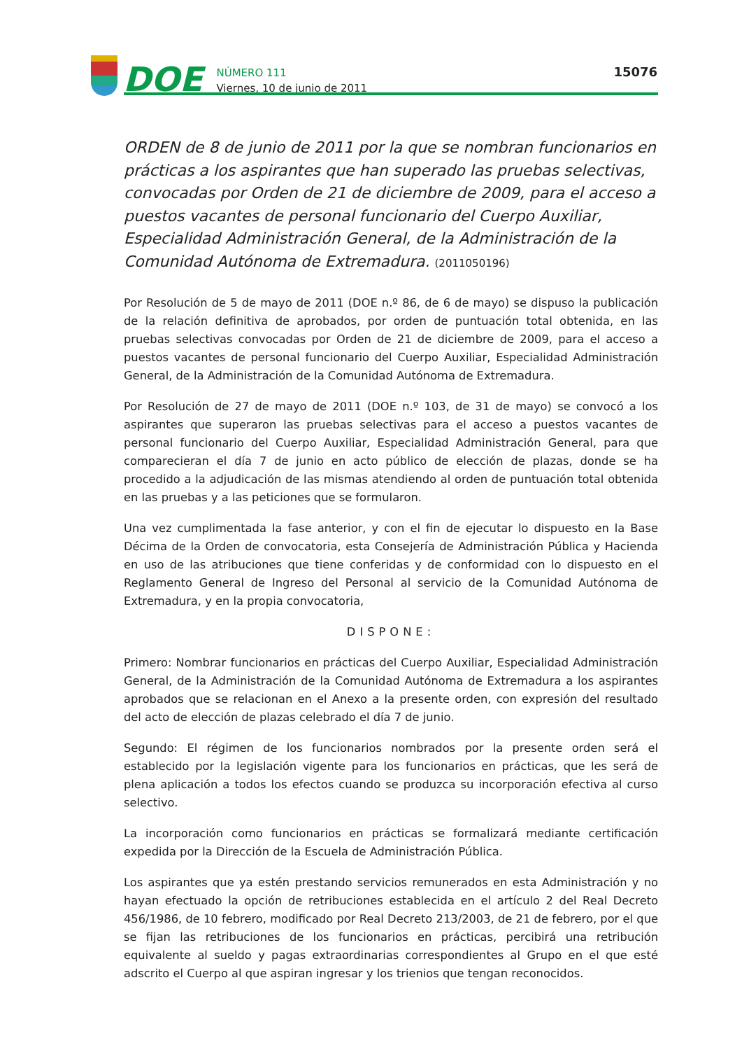DOE
NÚMERO 111
Viernes, 10 de junio de 2011
15076
ORDEN de 8 de junio de 2011 por la que se nombran funcionarios en prácticas a los aspirantes que han superado las pruebas selectivas, convocadas por Orden de 21 de diciembre de 2009, para el acceso a puestos vacantes de personal funcionario del Cuerpo Auxiliar, Especialidad Administración General, de la Administración de la Comunidad Autónoma de Extremadura. (2011050196)
Por Resolución de 5 de mayo de 2011 (DOE n.º 86, de 6 de mayo) se dispuso la publicación de la relación definitiva de aprobados, por orden de puntuación total obtenida, en las pruebas selectivas convocadas por Orden de 21 de diciembre de 2009, para el acceso a puestos vacantes de personal funcionario del Cuerpo Auxiliar, Especialidad Administración General, de la Administración de la Comunidad Autónoma de Extremadura.
Por Resolución de 27 de mayo de 2011 (DOE n.º 103, de 31 de mayo) se convocó a los aspirantes que superaron las pruebas selectivas para el acceso a puestos vacantes de personal funcionario del Cuerpo Auxiliar, Especialidad Administración General, para que comparecieran el día 7 de junio en acto público de elección de plazas, donde se ha procedido a la adjudicación de las mismas atendiendo al orden de puntuación total obtenida en las pruebas y a las peticiones que se formularon.
Una vez cumplimentada la fase anterior, y con el fin de ejecutar lo dispuesto en la Base Décima de la Orden de convocatoria, esta Consejería de Administración Pública y Hacienda en uso de las atribuciones que tiene conferidas y de conformidad con lo dispuesto en el Reglamento General de Ingreso del Personal al servicio de la Comunidad Autónoma de Extremadura, y en la propia convocatoria,
DISPONE:
Primero: Nombrar funcionarios en prácticas del Cuerpo Auxiliar, Especialidad Administración General, de la Administración de la Comunidad Autónoma de Extremadura a los aspirantes aprobados que se relacionan en el Anexo a la presente orden, con expresión del resultado del acto de elección de plazas celebrado el día 7 de junio.
Segundo: El régimen de los funcionarios nombrados por la presente orden será el establecido por la legislación vigente para los funcionarios en prácticas, que les será de plena aplicación a todos los efectos cuando se produzca su incorporación efectiva al curso selectivo.
La incorporación como funcionarios en prácticas se formalizará mediante certificación expedida por la Dirección de la Escuela de Administración Pública.
Los aspirantes que ya estén prestando servicios remunerados en esta Administración y no hayan efectuado la opción de retribuciones establecida en el artículo 2 del Real Decreto 456/1986, de 10 febrero, modificado por Real Decreto 213/2003, de 21 de febrero, por el que se fijan las retribuciones de los funcionarios en prácticas, percibirá una retribución equivalente al sueldo y pagas extraordinarias correspondientes al Grupo en el que esté adscrito el Cuerpo al que aspiran ingresar y los trienios que tengan reconocidos.